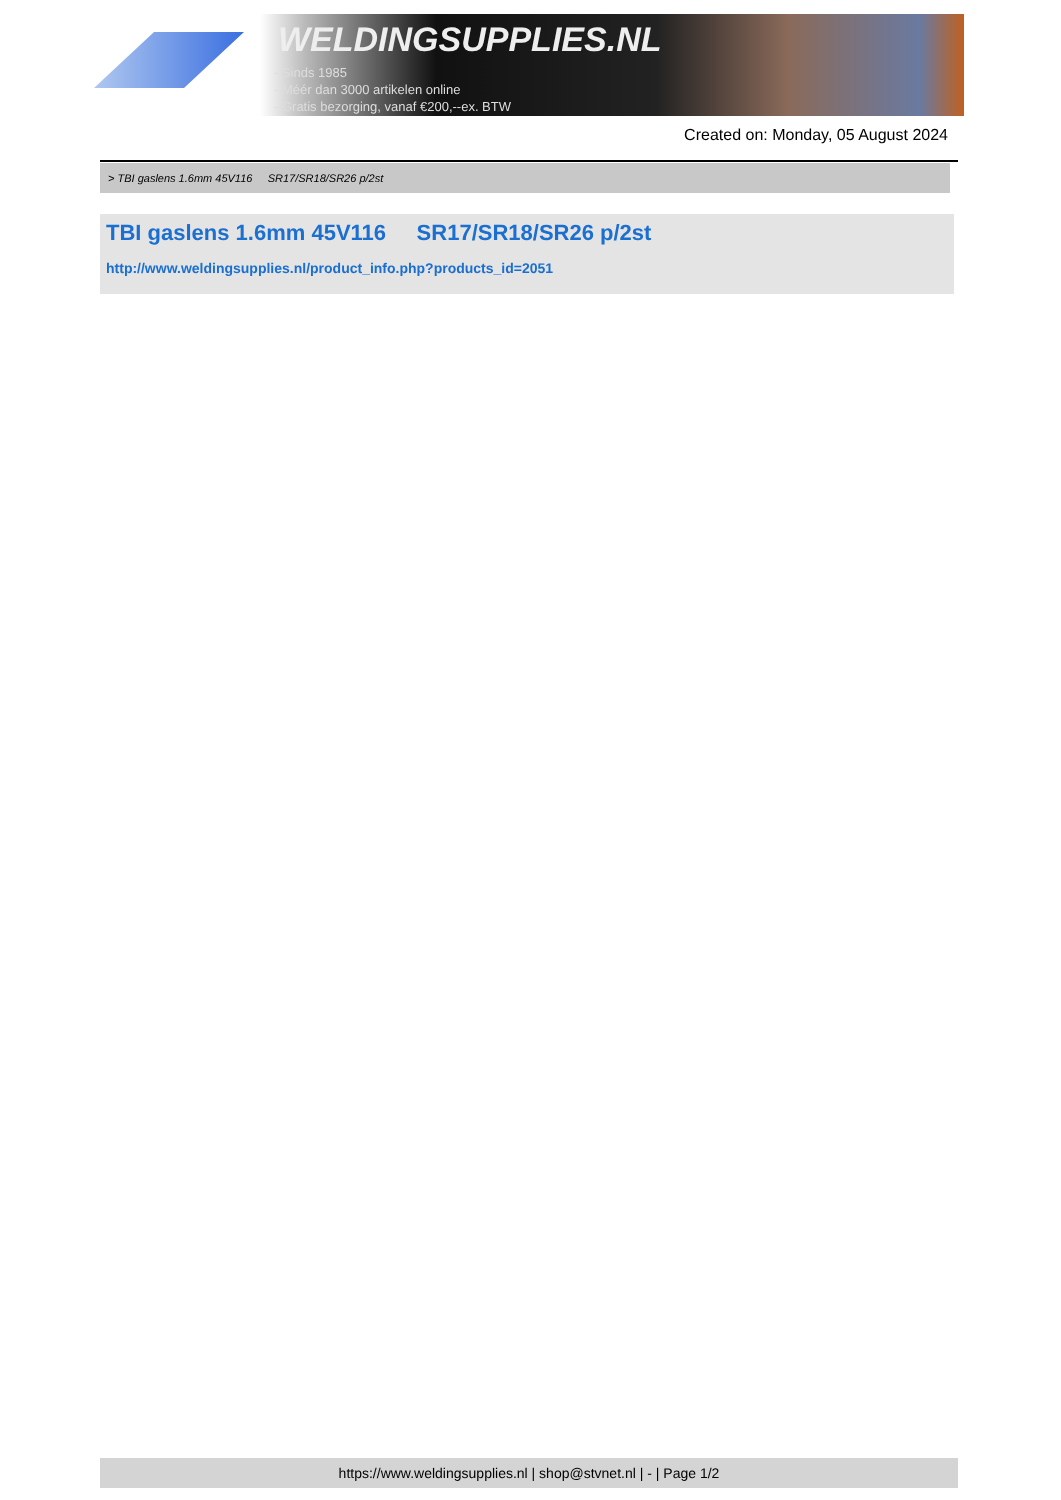WELDINGSUPPLIES.NL
- Sinds 1985
- Méér dan 3000 artikelen online
- Gratis bezorging, vanaf €200,--ex. BTW
Created on: Monday, 05 August 2024
> TBI gaslens 1.6mm 45V116 SR17/SR18/SR26 p/2st
TBI gaslens 1.6mm 45V116 SR17/SR18/SR26 p/2st
http://www.weldingsupplies.nl/product_info.php?products_id=2051
https://www.weldingsupplies.nl | shop@stvnet.nl | - | Page 1/2